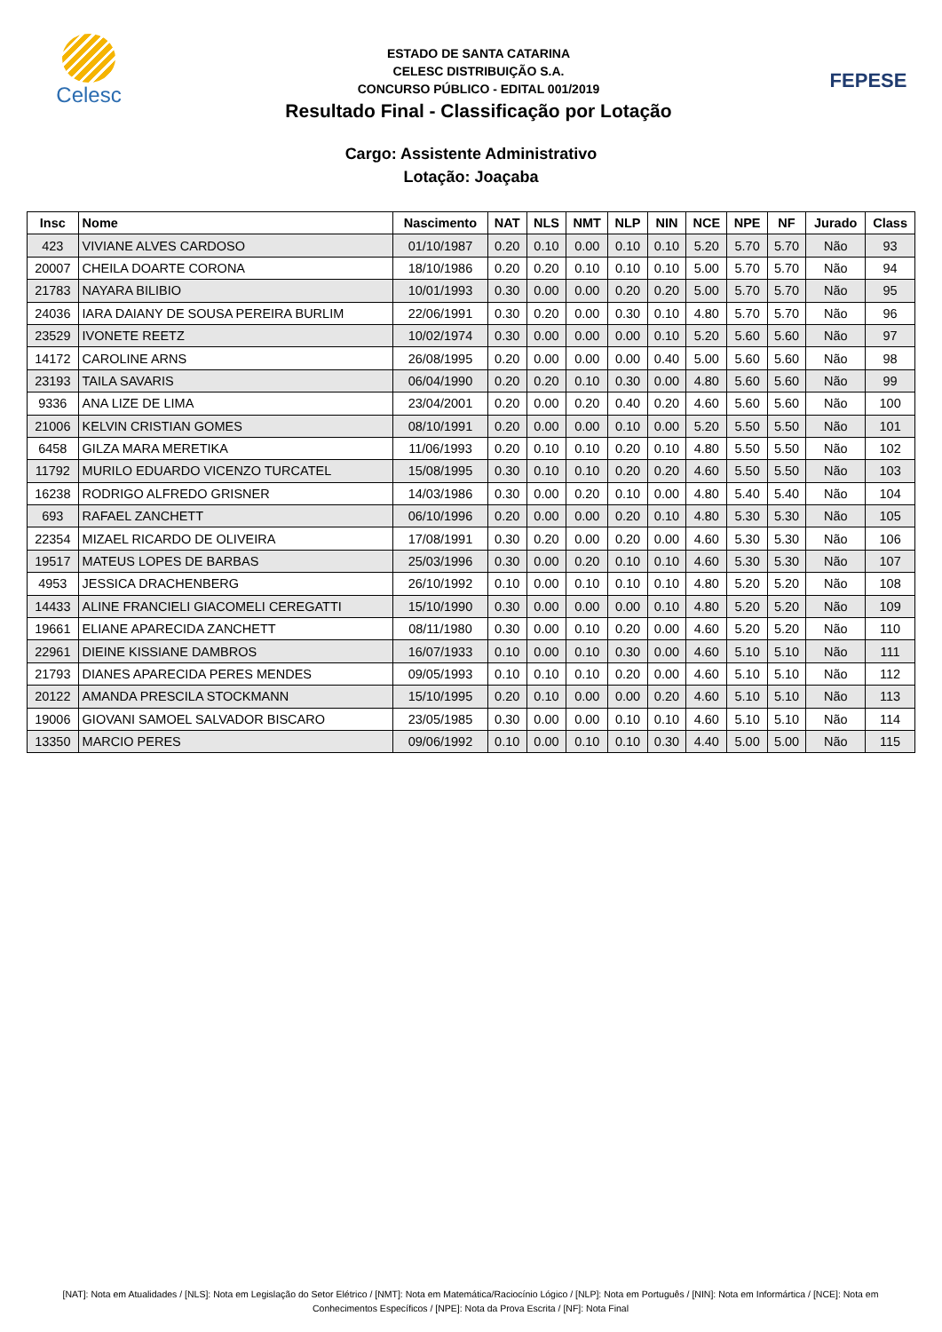Celesc
ESTADO DE SANTA CATARINA
CELESC DISTRIBUIÇÃO S.A.
CONCURSO PÚBLICO - EDITAL 001/2019
Resultado Final - Classificação por Lotação
FEPESE
Cargo: Assistente Administrativo
Lotação: Joaçaba
| Insc | Nome | Nascimento | NAT | NLS | NMT | NLP | NIN | NCE | NPE | NF | Jurado | Class |
| --- | --- | --- | --- | --- | --- | --- | --- | --- | --- | --- | --- | --- |
| 423 | VIVIANE ALVES CARDOSO | 01/10/1987 | 0.20 | 0.10 | 0.00 | 0.10 | 0.10 | 5.20 | 5.70 | 5.70 | Não | 93 |
| 20007 | CHEILA DOARTE CORONA | 18/10/1986 | 0.20 | 0.20 | 0.10 | 0.10 | 0.10 | 5.00 | 5.70 | 5.70 | Não | 94 |
| 21783 | NAYARA BILIBIO | 10/01/1993 | 0.30 | 0.00 | 0.00 | 0.20 | 0.20 | 5.00 | 5.70 | 5.70 | Não | 95 |
| 24036 | IARA DAIANY DE SOUSA PEREIRA BURLIM | 22/06/1991 | 0.30 | 0.20 | 0.00 | 0.30 | 0.10 | 4.80 | 5.70 | 5.70 | Não | 96 |
| 23529 | IVONETE REETZ | 10/02/1974 | 0.30 | 0.00 | 0.00 | 0.00 | 0.10 | 5.20 | 5.60 | 5.60 | Não | 97 |
| 14172 | CAROLINE ARNS | 26/08/1995 | 0.20 | 0.00 | 0.00 | 0.00 | 0.40 | 5.00 | 5.60 | 5.60 | Não | 98 |
| 23193 | TAILA SAVARIS | 06/04/1990 | 0.20 | 0.20 | 0.10 | 0.30 | 0.00 | 4.80 | 5.60 | 5.60 | Não | 99 |
| 9336 | ANA LIZE DE LIMA | 23/04/2001 | 0.20 | 0.00 | 0.20 | 0.40 | 0.20 | 4.60 | 5.60 | 5.60 | Não | 100 |
| 21006 | KELVIN CRISTIAN GOMES | 08/10/1991 | 0.20 | 0.00 | 0.00 | 0.10 | 0.00 | 5.20 | 5.50 | 5.50 | Não | 101 |
| 6458 | GILZA MARA MERETIKA | 11/06/1993 | 0.20 | 0.10 | 0.10 | 0.20 | 0.10 | 4.80 | 5.50 | 5.50 | Não | 102 |
| 11792 | MURILO EDUARDO VICENZO TURCATEL | 15/08/1995 | 0.30 | 0.10 | 0.10 | 0.20 | 0.20 | 4.60 | 5.50 | 5.50 | Não | 103 |
| 16238 | RODRIGO ALFREDO GRISNER | 14/03/1986 | 0.30 | 0.00 | 0.20 | 0.10 | 0.00 | 4.80 | 5.40 | 5.40 | Não | 104 |
| 693 | RAFAEL ZANCHETT | 06/10/1996 | 0.20 | 0.00 | 0.00 | 0.20 | 0.10 | 4.80 | 5.30 | 5.30 | Não | 105 |
| 22354 | MIZAEL RICARDO DE OLIVEIRA | 17/08/1991 | 0.30 | 0.20 | 0.00 | 0.20 | 0.00 | 4.60 | 5.30 | 5.30 | Não | 106 |
| 19517 | MATEUS LOPES DE BARBAS | 25/03/1996 | 0.30 | 0.00 | 0.20 | 0.10 | 0.10 | 4.60 | 5.30 | 5.30 | Não | 107 |
| 4953 | JESSICA DRACHENBERG | 26/10/1992 | 0.10 | 0.00 | 0.10 | 0.10 | 0.10 | 4.80 | 5.20 | 5.20 | Não | 108 |
| 14433 | ALINE FRANCIELI GIACOMELI CEREGATTI | 15/10/1990 | 0.30 | 0.00 | 0.00 | 0.00 | 0.10 | 4.80 | 5.20 | 5.20 | Não | 109 |
| 19661 | ELIANE APARECIDA ZANCHETT | 08/11/1980 | 0.30 | 0.00 | 0.10 | 0.20 | 0.00 | 4.60 | 5.20 | 5.20 | Não | 110 |
| 22961 | DIEINE KISSIANE DAMBROS | 16/07/1933 | 0.10 | 0.00 | 0.10 | 0.30 | 0.00 | 4.60 | 5.10 | 5.10 | Não | 111 |
| 21793 | DIANES APARECIDA PERES MENDES | 09/05/1993 | 0.10 | 0.10 | 0.10 | 0.20 | 0.00 | 4.60 | 5.10 | 5.10 | Não | 112 |
| 20122 | AMANDA PRESCILA STOCKMANN | 15/10/1995 | 0.20 | 0.10 | 0.00 | 0.00 | 0.20 | 4.60 | 5.10 | 5.10 | Não | 113 |
| 19006 | GIOVANI SAMOEL SALVADOR BISCARO | 23/05/1985 | 0.30 | 0.00 | 0.00 | 0.10 | 0.10 | 4.60 | 5.10 | 5.10 | Não | 114 |
| 13350 | MARCIO PERES | 09/06/1992 | 0.10 | 0.00 | 0.10 | 0.10 | 0.30 | 4.40 | 5.00 | 5.00 | Não | 115 |
[NAT]: Nota em Atualidades / [NLS]: Nota em Legislação do Setor Elétrico / [NMT]: Nota em Matemática/Raciocínio Lógico / [NLP]: Nota em Português / [NIN]: Nota em Informártica / [NCE]: Nota em Conhecimentos Específicos / [NPE]: Nota da Prova Escrita / [NF]: Nota Final